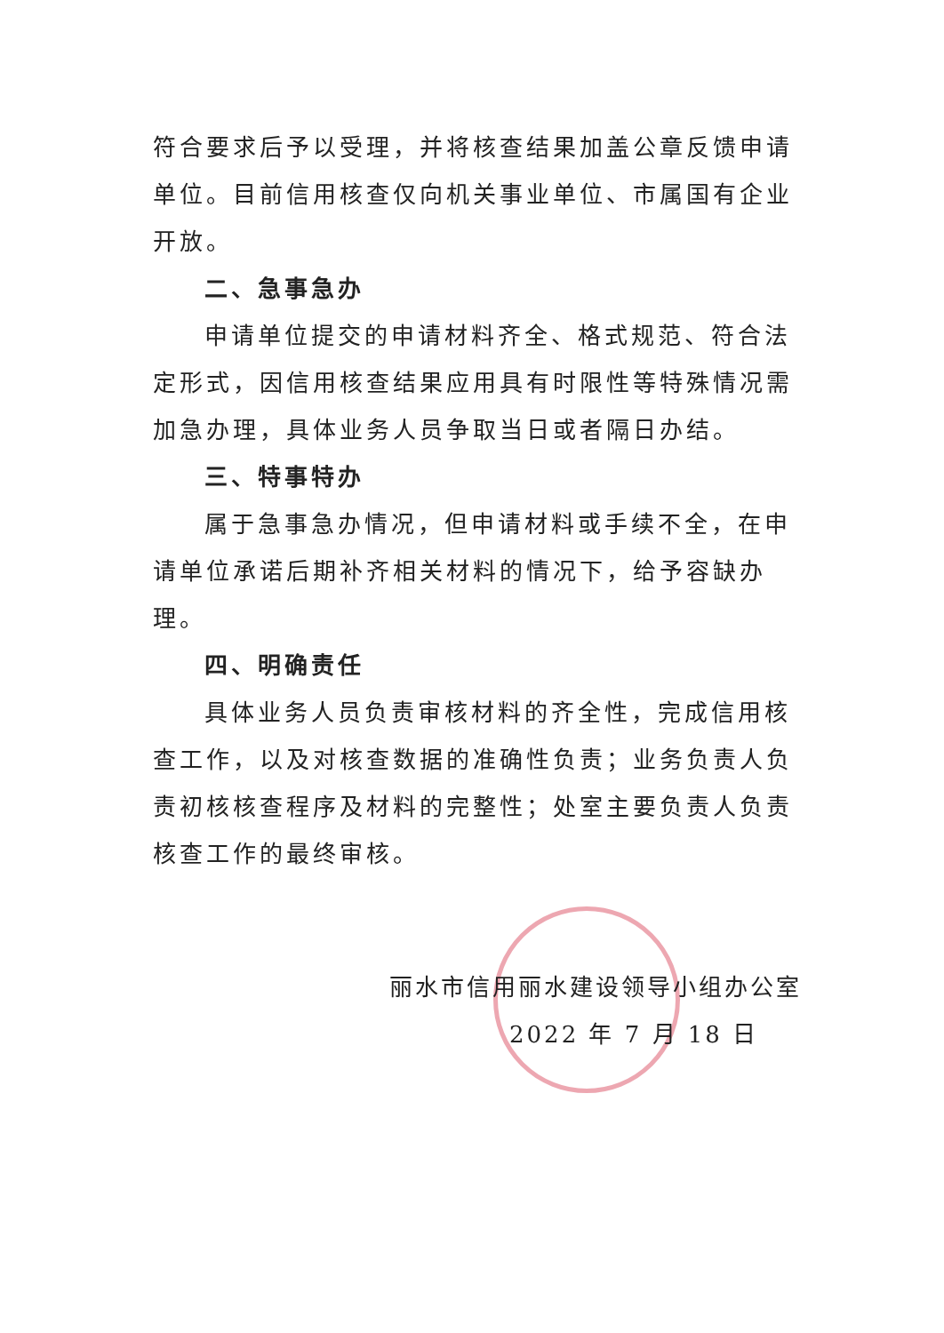符合要求后予以受理，并将核查结果加盖公章反馈申请单位。目前信用核查仅向机关事业单位、市属国有企业开放。
二、急事急办
申请单位提交的申请材料齐全、格式规范、符合法定形式，因信用核查结果应用具有时限性等特殊情况需加急办理，具体业务人员争取当日或者隔日办结。
三、特事特办
属于急事急办情况，但申请材料或手续不全，在申请单位承诺后期补齐相关材料的情况下，给予容缺办理。
四、明确责任
具体业务人员负责审核材料的齐全性，完成信用核查工作，以及对核查数据的准确性负责；业务负责人负责初核核查程序及材料的完整性；处室主要负责人负责核查工作的最终审核。
丽水市信用丽水建设领导小组办公室
2022 年 7 月 18 日